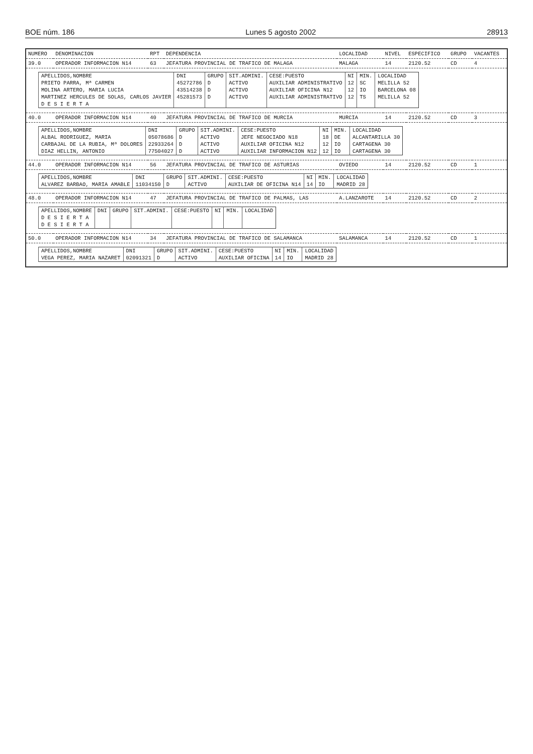BOE núm. 186 Lunes 5 agosto 2002 28913
| NUMERO | DENOMINACION | RPT | DEPENDENCIA | LOCALIDAD | NIVEL | ESPECIFICO | GRUPO | VACANTES |
| --- | --- | --- | --- | --- | --- | --- | --- | --- |
| 39.0 | OPERADOR INFORMACION N14 | 63 | JEFATURA PROVINCIAL DE TRAFICO DE MALAGA | MALAGA | 14 | 2120.52 | CD | 4 |
| / APELLIDOS,NOMBRE / DNI / GRUPO / SIT.ADMINI. / CESE:PUESTO / NI / MIN. / LOCALIDAD / / --- / --- / --- / --- / --- / --- / --- / --- / / PRIETO PARRA, Mª CARMEN / 45272786 / D / ACTIVO / AUXILIAR ADMINISTRATIVO / 12 / SC / MELILLA 52 / / MOLINA ARTERO, MARIA LUCIA / 43514238 / D / ACTIVO / AUXILIAR OFICINA N12 / 12 / IO / BARCELONA 08 / / MARTINEZ HERCULES DE SOLAS, CARLOS JAVIER / 45281573 / D / ACTIVO / AUXILIAR ADMINISTRATIVO / 12 / TS / MELILLA 52 / / D E S I E R T A / / / / / / / / | | | | | | | | |
| 40.0 | OPERADOR INFORMACION N14 | 40 | JEFATURA PROVINCIAL DE TRAFICO DE MURCIA | MURCIA | 14 | 2120.52 | CD | 3 |
| / APELLIDOS,NOMBRE / DNI / GRUPO / SIT.ADMINI. / CESE:PUESTO / NI / MIN. / LOCALIDAD / / --- / --- / --- / --- / --- / --- / --- / --- / / ALBAL RODRIGUEZ, MARIA / 05078686 / D / ACTIVO / JEFE NEGOCIADO N18 / 18 / DE / ALCANTARILLA 30 / / CARBAJAL DE LA RUBIA, Mª DOLORES / 22933264 / D / ACTIVO / AUXILIAR OFICINA N12 / 12 / IO / CARTAGENA 30 / / DIAZ HELLIN, ANTONIO / 77504027 / D / ACTIVO / AUXILIAR INFORMACION N12 / 12 / IO / CARTAGENA 30 / | | | | | | | | |
| 44.0 | OPERADOR INFORMACION N14 | 56 | JEFATURA PROVINCIAL DE TRAFICO DE ASTURIAS | OVIEDO | 14 | 2120.52 | CD | 1 |
| / APELLIDOS,NOMBRE / DNI / GRUPO / SIT.ADMINI. / CESE:PUESTO / NI / MIN. / LOCALIDAD / / --- / --- / --- / --- / --- / --- / --- / --- / / ALVAREZ BARBAO, MARIA AMABLE / 11034150 / D / ACTIVO / AUXILIAR DE OFICINA N14 / 14 / IO / MADRID 28 / | | | | | | | | |
| 48.0 | OPERADOR INFORMACION N14 | 47 | JEFATURA PROVINCIAL DE TRAFICO DE PALMAS, LAS | A.LANZAROTE | 14 | 2120.52 | CD | 2 |
| / APELLIDOS,NOMBRE / DNI / GRUPO / SIT.ADMINI. / CESE:PUESTO / NI / MIN. / LOCALIDAD / / --- / --- / --- / --- / --- / --- / --- / --- / / D E S I E R T A / / / / / / / / / D E S I E R T A / / / / / / / / | | | | | | | | |
| 50.0 | OPERADOR INFORMACION N14 | 34 | JEFATURA PROVINCIAL DE TRAFICO DE SALAMANCA | SALAMANCA | 14 | 2120.52 | CD | 1 |
| / APELLIDOS,NOMBRE / DNI / GRUPO / SIT.ADMINI. / CESE:PUESTO / NI / MIN. / LOCALIDAD / / --- / --- / --- / --- / --- / --- / --- / --- / / VEGA PEREZ, MARIA NAZARET / 02091321 / D / ACTIVO / AUXILIAR OFICINA / 14 / IO / MADRID 28 / | | | | | | | | |